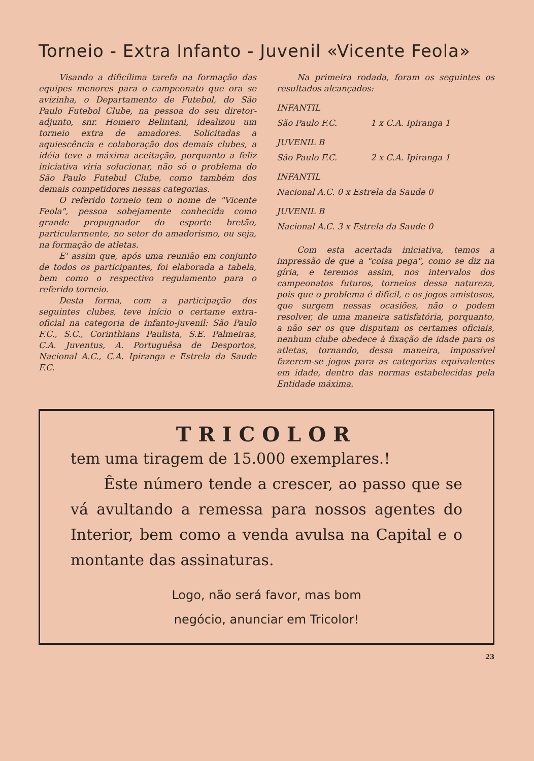Torneio - Extra Infanto - Juvenil «Vicente Feola»
Visando a dificílima tarefa na formação das equipes menores para o campeonato que ora se avizinha, o Departamento de Futebol, do São Paulo Futebol Clube, na pessoa do seu diretor-adjunto, snr. Homero Belintani, idealizou um torneio extra de amadores. Solicitadas a aquiescência e colaboração dos demais clubes, a idéia teve a máxima aceitação, porquanto a feliz iniciativa viria solucionar, não só o problema do São Paulo Futebul Clube, como também dos demais competidores nessas categorias.
O referido torneio tem o nome de "Vicente Feola", pessoa sobejamente conhecida como grande propugnador do esporte bretão, particularmente, no setor do amadorismo, ou seja, na formação de atletas.
E' assim que, após uma reunião em conjunto de todos os participantes, foi elaborada a tabela, bem como o respectivo regulamento para o referido torneio.
Desta forma, com a participação dos seguintes clubes, teve início o certame extra-oficial na categoria de infanto-juvenil: São Paulo F.C., S.C., Corinthians Paulista, S.E. Palmeiras, C.A. Juventus, A. Portuguêsa de Desportos, Nacional A.C., C.A. Ipiranga e Estrela da Saude F.C.
Na primeira rodada, foram os seguintes os resultados alcançados:
INFANTIL
| São Paulo F.C. | 1 x C.A. Ipiranga 1 |
JUVENIL B
| São Paulo F.C. | 2 x C.A. Ipiranga 1 |
INFANTIL
| Nacional A.C. 0 x Estrela da Saude 0 |
JUVENIL B
| Nacional A.C. 3 x Estrela da Saude 0 |
Com esta acertada iniciativa, temos a impressão de que a "coisa pega", como se diz na gíria, e teremos assim, nos intervalos dos campeonatos futuros, torneios dessa natureza, pois que o problema é difícil, e os jogos amistosos, que surgem nessas ocasiões, não o podem resolver, de uma maneira satisfatória, porquanto, a não ser os que disputam os certames oficiais, nenhum clube obedece à fixação de idade para os atletas, tornando, dessa maneira, impossível fazerem-se jogos para as categorias equivalentes em idade, dentro das normas estabelecidas pela Entidade máxima.
TRICOLOR
tem uma tiragem de 15.000 exemplares.!
Êste número tende a crescer, ao passo que se vá avultando a remessa para nossos agentes do Interior, bem como a venda avulsa na Capital e o montante das assinaturas.
Logo, não será favor, mas bom
negócio, anunciar em Tricolor!
23